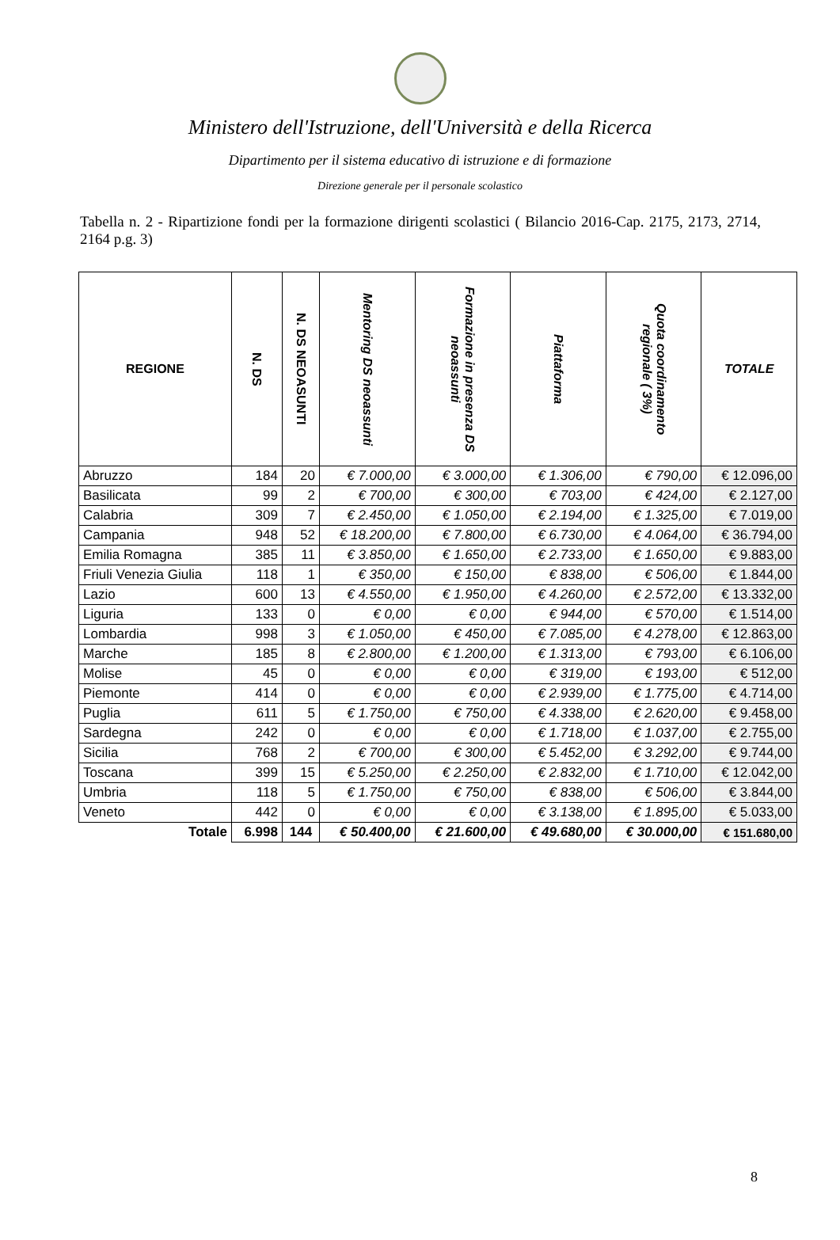Ministero dell'Istruzione, dell'Università e della Ricerca
Dipartimento per il sistema educativo di istruzione e di formazione
Direzione generale per il personale scolastico
Tabella n. 2 - Ripartizione fondi per la formazione dirigenti scolastici ( Bilancio 2016-Cap. 2175, 2173, 2714, 2164 p.g. 3)
| REGIONE | N. DS | N. DS NEOASUNTI | Mentoring DS neoassunti | Formazione in presenza DS neoassunti | Piattaforma | Quota coordinamento regionale ( 3%) | TOTALE |
| --- | --- | --- | --- | --- | --- | --- | --- |
| Abruzzo | 184 | 20 | € 7.000,00 | € 3.000,00 | € 1.306,00 | € 790,00 | € 12.096,00 |
| Basilicata | 99 | 2 | € 700,00 | € 300,00 | € 703,00 | € 424,00 | € 2.127,00 |
| Calabria | 309 | 7 | € 2.450,00 | € 1.050,00 | € 2.194,00 | € 1.325,00 | € 7.019,00 |
| Campania | 948 | 52 | € 18.200,00 | € 7.800,00 | € 6.730,00 | € 4.064,00 | € 36.794,00 |
| Emilia Romagna | 385 | 11 | € 3.850,00 | € 1.650,00 | € 2.733,00 | € 1.650,00 | € 9.883,00 |
| Friuli Venezia Giulia | 118 | 1 | € 350,00 | € 150,00 | € 838,00 | € 506,00 | € 1.844,00 |
| Lazio | 600 | 13 | € 4.550,00 | € 1.950,00 | € 4.260,00 | € 2.572,00 | € 13.332,00 |
| Liguria | 133 | 0 | € 0,00 | € 0,00 | € 944,00 | € 570,00 | € 1.514,00 |
| Lombardia | 998 | 3 | € 1.050,00 | € 450,00 | € 7.085,00 | € 4.278,00 | € 12.863,00 |
| Marche | 185 | 8 | € 2.800,00 | € 1.200,00 | € 1.313,00 | € 793,00 | € 6.106,00 |
| Molise | 45 | 0 | € 0,00 | € 0,00 | € 319,00 | € 193,00 | € 512,00 |
| Piemonte | 414 | 0 | € 0,00 | € 0,00 | € 2.939,00 | € 1.775,00 | € 4.714,00 |
| Puglia | 611 | 5 | € 1.750,00 | € 750,00 | € 4.338,00 | € 2.620,00 | € 9.458,00 |
| Sardegna | 242 | 0 | € 0,00 | € 0,00 | € 1.718,00 | € 1.037,00 | € 2.755,00 |
| Sicilia | 768 | 2 | € 700,00 | € 300,00 | € 5.452,00 | € 3.292,00 | € 9.744,00 |
| Toscana | 399 | 15 | € 5.250,00 | € 2.250,00 | € 2.832,00 | € 1.710,00 | € 12.042,00 |
| Umbria | 118 | 5 | € 1.750,00 | € 750,00 | € 838,00 | € 506,00 | € 3.844,00 |
| Veneto | 442 | 0 | € 0,00 | € 0,00 | € 3.138,00 | € 1.895,00 | € 5.033,00 |
| Totale | 6.998 | 144 | € 50.400,00 | € 21.600,00 | € 49.680,00 | € 30.000,00 | € 151.680,00 |
8